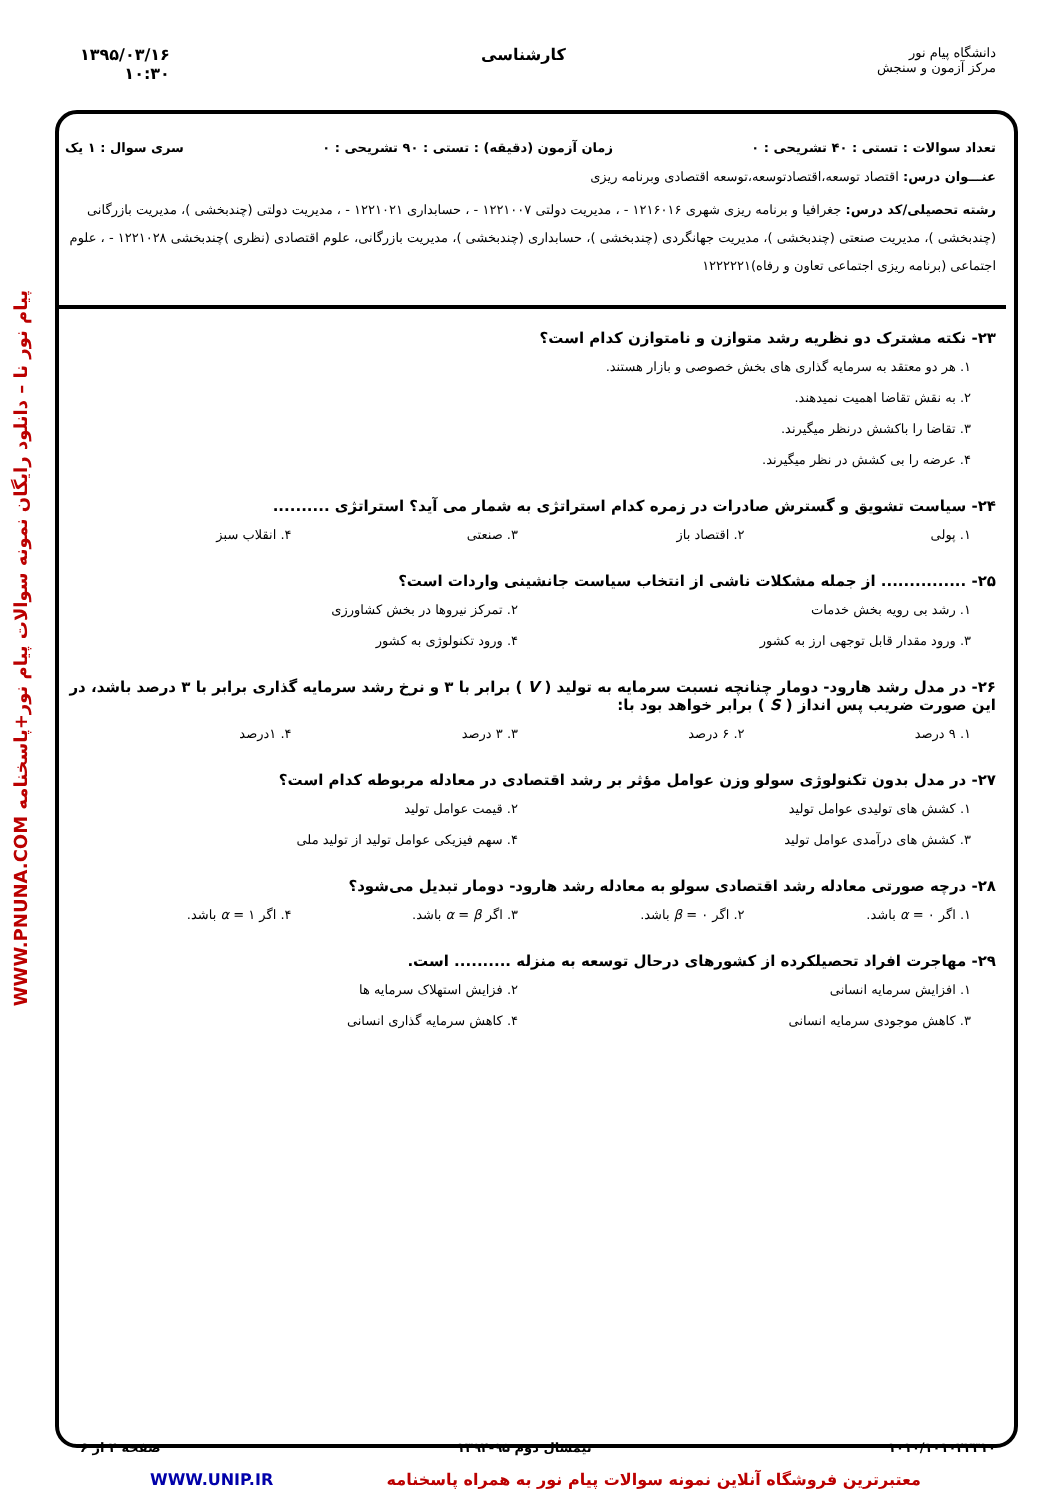دانشگاه پیام نور
مرکز آزمون و سنجش
کارشناسی ۱۳۹۵/۰۳/۱۶
۱۰:۳۰
پیام نور نا – دانلود رایگان نمونه سوالات پیام نور+پاسخنامه WWW.PNUNA.COM
تعداد سوالات : تستی : ۴۰ تشریحی : ۰ زمان آزمون (دقیقه) : تستی : ۹۰ تشریحی : ۰ سری سوال : ۱ یک
عنـــوان درس: اقتصاد توسعه،اقتصادتوسعه،توسعه اقتصادی وبرنامه ریزی
رشته تحصیلی/کد درس: جغرافیا و برنامه ریزی شهری ۱۲۱۶۰۱۶ - ، مدیریت دولتی ۱۲۲۱۰۰۷ - ، حسابداری ۱۲۲۱۰۲۱ - ، مدیریت دولتی (چندبخشی )، مدیریت بازرگانی (چندبخشی )، مدیریت صنعتی (چندبخشی )، مدیریت جهانگردی (چندبخشی )، حسابداری (چندبخشی )، مدیریت بازرگانی، علوم اقتصادی (نظری )چندبخشی ۱۲۲۱۰۲۸ - ، علوم اجتماعی (برنامه ریزی اجتماعی تعاون و رفاه)۱۲۲۲۲۲۱
۲۳- نکته مشترک دو نظریه رشد متوازن و نامتوازن کدام است؟
۱. هر دو معتقد به سرمایه گذاری های بخش خصوصی و بازار هستند.
۲. به نقش تقاضا اهمیت نمیدهند.
۳. تقاضا را باکشش درنظر میگیرند.
۴. عرضه را بی کشش در نظر میگیرند.
۲۴- سیاست تشویق و گسترش صادرات در زمره کدام استراتژی به شمار می آید؟ استراتژی ..........
۱. پولی
۲. اقتصاد باز
۳. صنعتی
۴. انقلاب سبز
۲۵- ............... از جمله مشکلات ناشی از انتخاب سیاست جانشینی واردات است؟
۱. رشد بی رویه بخش خدمات
۲. تمرکز نیروها در بخش کشاورزی
۳. ورود مقدار قابل توجهی ارز به کشور
۴. ورود تکنولوژی به کشور
۲۶- در مدل رشد هارود- دومار چنانچه نسبت سرمایه به تولید ( V ) برابر با ۳ و نرخ رشد سرمایه گذاری برابر با ۳ درصد باشد، در این صورت ضریب پس انداز ( S ) برابر خواهد بود با:
۱. ۹ درصد
۲. ۶ درصد
۳. ۳ درصد
۴. ۱درصد
۲۷- در مدل بدون تکنولوژی سولو وزن عوامل مؤثر بر رشد اقتصادی در معادله مربوطه کدام است؟
۱. کشش های تولیدی عوامل تولید
۲. قیمت عوامل تولید
۳. کشش های درآمدی عوامل تولید
۴. سهم فیزیکی عوامل تولید از تولید ملی
۲۸- درچه صورتی معادله رشد اقتصادی سولو به معادله رشد هارود- دومار تبدیل می‌شود؟
۱. اگر α = ۰ باشد.
۲. اگر β = ۰ باشد.
۳. اگر α = β باشد.
۴. اگر α = ۱ باشد.
۲۹- مهاجرت افراد تحصیلکرده از کشورهای درحال توسعه به منزله .......... است.
۱. افزایش سرمایه انسانی
۲. فزایش استهلاک سرمایه ها
۳. کاهش موجودی سرمایه انسانی
۴. کاهش سرمایه گذاری انسانی
۱۰۱۰/۱۰۱۰۴۲۳۱۰ نیمسال دوم ۹۵-۱۳۹۴ صفحه ۴ از ۶
معتبرترین فروشگاه آنلاین نمونه سوالات پیام نور به همراه پاسخنامه WWW.UNIP.IR